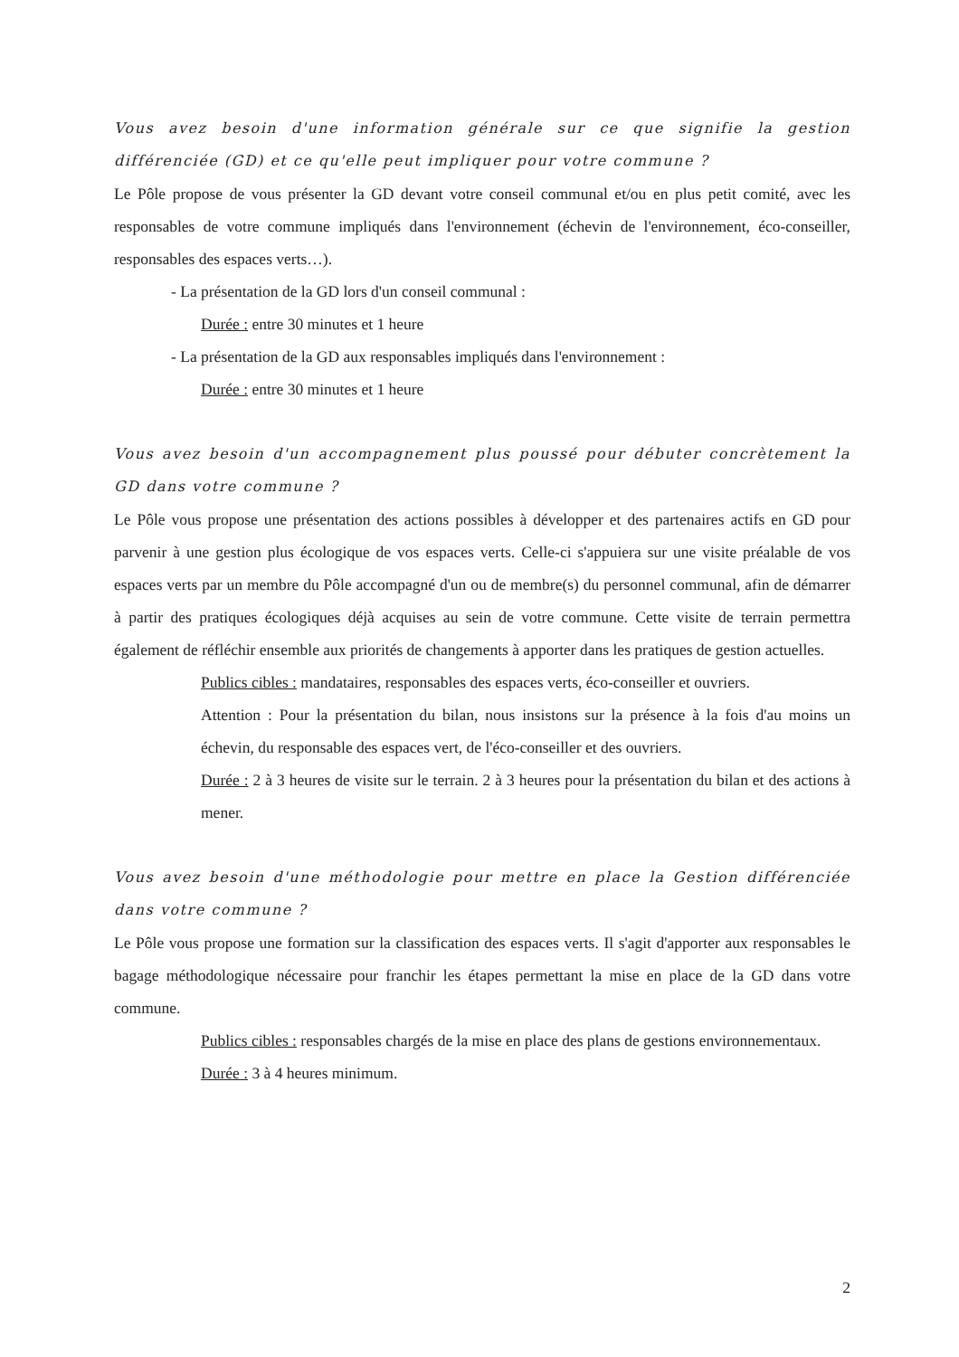Vous avez besoin d'une information générale sur ce que signifie la gestion différenciée (GD) et ce qu'elle peut impliquer pour votre commune ?
Le Pôle propose de vous présenter la GD devant votre conseil communal et/ou en plus petit comité, avec les responsables de votre commune impliqués dans l'environnement (échevin de l'environnement, éco-conseiller, responsables des espaces verts…).
- La présentation de la GD lors d'un conseil communal :
Durée : entre 30 minutes et 1 heure
- La présentation de la GD aux responsables impliqués dans l'environnement :
Durée : entre 30 minutes et 1 heure
Vous avez besoin d'un accompagnement plus poussé pour débuter concrètement la GD dans votre commune ?
Le Pôle vous propose une présentation des actions possibles à développer et des partenaires actifs en GD pour parvenir à une gestion plus écologique de vos espaces verts. Celle-ci s'appuiera sur une visite préalable de vos espaces verts par un membre du Pôle accompagné d'un ou de membre(s) du personnel communal, afin de démarrer à partir des pratiques écologiques déjà acquises au sein de votre commune. Cette visite de terrain permettra également de réfléchir ensemble aux priorités de changements à apporter dans les pratiques de gestion actuelles.
Publics cibles : mandataires, responsables des espaces verts, éco-conseiller et ouvriers.
Attention : Pour la présentation du bilan, nous insistons sur la présence à la fois d'au moins un échevin, du responsable des espaces vert, de l'éco-conseiller et des ouvriers.
Durée : 2 à 3 heures de visite sur le terrain. 2 à 3 heures pour la présentation du bilan et des actions à mener.
Vous avez besoin d'une méthodologie pour mettre en place la Gestion différenciée dans votre commune ?
Le Pôle vous propose une formation sur la classification des espaces verts. Il s'agit d'apporter aux responsables le bagage méthodologique nécessaire pour franchir les étapes permettant la mise en place de la GD dans votre commune.
Publics cibles : responsables chargés de la mise en place des plans de gestions environnementaux.
Durée : 3 à 4 heures minimum.
2